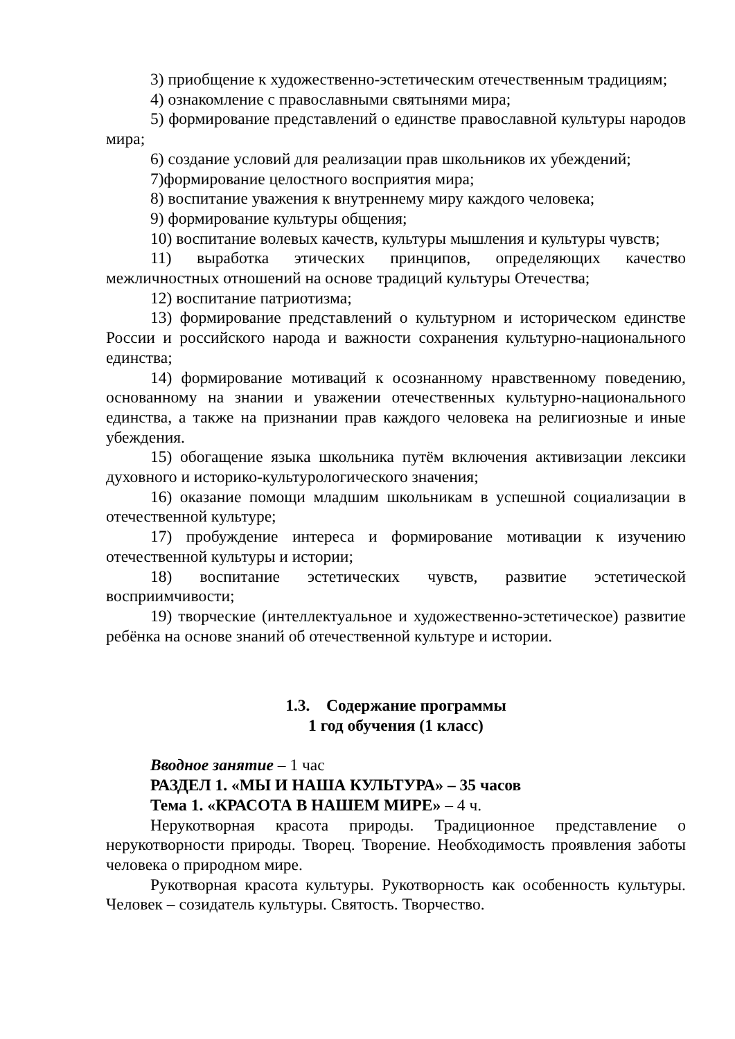3) приобщение к художественно-эстетическим отечественным традициям;
4) ознакомление с православными святынями мира;
5) формирование представлений о единстве православной культуры народов мира;
6) создание условий для реализации прав школьников их убеждений;
7)формирование целостного восприятия мира;
8) воспитание уважения к внутреннему миру каждого человека;
9) формирование культуры общения;
10) воспитание волевых качеств, культуры мышления и культуры чувств;
11) выработка этических принципов, определяющих качество межличностных отношений на основе традиций культуры Отечества;
12) воспитание патриотизма;
13) формирование представлений о культурном и историческом единстве России и российского народа и важности сохранения культурно-национального единства;
14) формирование мотиваций к осознанному нравственному поведению, основанному на знании и уважении отечественных культурно-национального единства, а также на признании прав каждого человека на религиозные и иные убеждения.
15) обогащение языка школьника путём включения активизации лексики духовного и историко-культурологического значения;
16) оказание помощи младшим школьникам в успешной социализации в отечественной культуре;
17) пробуждение интереса и формирование мотивации к изучению отечественной культуры и истории;
18) воспитание эстетических чувств, развитие эстетической восприимчивости;
19) творческие (интеллектуальное и художественно-эстетическое) развитие ребёнка на основе знаний об отечественной культуре и истории.
1.3. Содержание программы
1 год обучения (1 класс)
Вводное занятие – 1 час
РАЗДЕЛ 1. «МЫ И НАША КУЛЬТУРА» – 35 часов
Тема 1. «КРАСОТА В НАШЕМ МИРЕ» – 4 ч.
Нерукотворная красота природы. Традиционное представление о нерукотворности природы. Творец. Творение. Необходимость проявления заботы человека о природном мире.
Рукотворная красота культуры. Рукотворность как особенность культуры. Человек – созидатель культуры. Святость. Творчество.